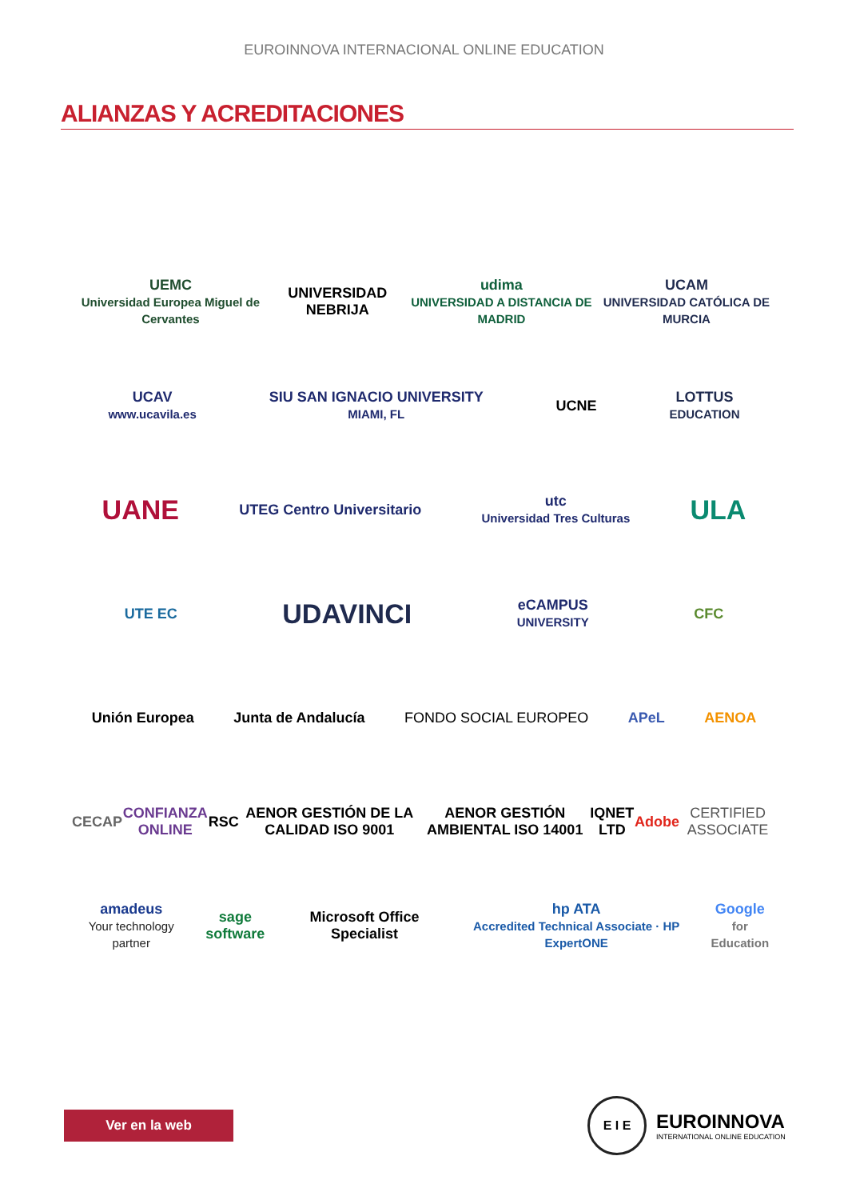EUROINNOVA INTERNACIONAL ONLINE EDUCATION
ALIANZAS Y ACREDITACIONES
UEMC
Universidad Europea Miguel de Cervantes
UNIVERSIDAD NEBRIJA
udima
UNIVERSIDAD A DISTANCIA DE MADRID
UCAM
UNIVERSIDAD CATÓLICA DE MURCIA
UCAV
www.ucavila.es
SIU SAN IGNACIO UNIVERSITY
MIAMI, FL
UCNE
LOTTUS
EDUCATION
UANE
UTEG Centro Universitario
utc
Universidad Tres Culturas
ULA
UTE EC
UDAVINCI
eCAMPUS
UNIVERSITY
CFC
Unión Europea Junta de Andalucía FONDO SOCIAL EUROPEO APeL AENOA
CECAP CONFIANZA ONLINE RSC
AENOR GESTIÓN DE LA CALIDAD ISO 9001
AENOR GESTIÓN AMBIENTAL ISO 14001
IQNET LTD Adobe CERTIFIED ASSOCIATE
amadeus
Your technology partner
sage software Microsoft Office Specialist
hp ATA
Accredited Technical Associate · HP ExpertONE
Google
for Education
Ver en la web
E I E
EUROINNOVA
INTERNATIONAL ONLINE EDUCATION